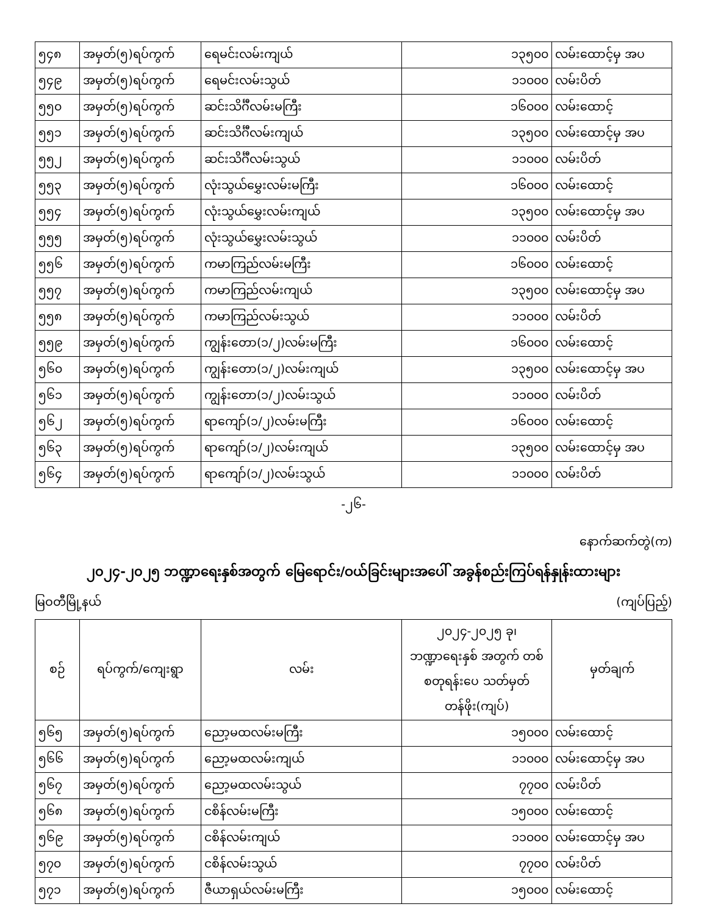| ၅၄၈ | အမှတ်(၅)ရပ်ကွက် | ရေမင်းလမ်းကျယ် | ၁၃၅၀၀ | လမ်းထောင့်မှ အပ |
| ၅၄၉ | အမှတ်(၅)ရပ်ကွက် | ရေမင်းလမ်းသွယ် | ၁၁၀၀၀ | လမ်းပိတ် |
| ၅၅၀ | အမှတ်(၅)ရပ်ကွက် | ဆင်းသိင်္ဂီလမ်းမကြီး | ၁၆၀၀၀ | လမ်းထောင့် |
| ၅၅၁ | အမှတ်(၅)ရပ်ကွက် | ဆင်းသိင်္ဂီလမ်းကျယ် | ၁၃၅၀၀ | လမ်းထောင့်မှ အပ |
| ၅၅၂ | အမှတ်(၅)ရပ်ကွက် | ဆင်းသိင်္ဂီလမ်းသွယ် | ၁၁၀၀၀ | လမ်းပိတ် |
| ၅၅၃ | အမှတ်(၅)ရပ်ကွက် | လုံးသွယ်မွှေးလမ်းမကြီး | ၁၆၀၀၀ | လမ်းထောင့် |
| ၅၅၄ | အမှတ်(၅)ရပ်ကွက် | လုံးသွယ်မွှေးလမ်းကျယ် | ၁၃၅၀၀ | လမ်းထောင့်မှ အပ |
| ၅၅၅ | အမှတ်(၅)ရပ်ကွက် | လုံးသွယ်မွှေးလမ်းသွယ် | ၁၁၀၀၀ | လမ်းပိတ် |
| ၅၅၆ | အမှတ်(၅)ရပ်ကွက် | ကမာကြည်လမ်းမကြီး | ၁၆၀၀၀ | လမ်းထောင့် |
| ၅၅၇ | အမှတ်(၅)ရပ်ကွက် | ကမာကြည်လမ်းကျယ် | ၁၃၅၀၀ | လမ်းထောင့်မှ အပ |
| ၅၅၈ | အမှတ်(၅)ရပ်ကွက် | ကမာကြည်လမ်းသွယ် | ၁၁၀၀၀ | လမ်းပိတ် |
| ၅၅၉ | အမှတ်(၅)ရပ်ကွက် | ကျွန်းတော(၁/၂)လမ်းမကြီး | ၁၆၀၀၀ | လမ်းထောင့် |
| ၅၆၀ | အမှတ်(၅)ရပ်ကွက် | ကျွန်းတော(၁/၂)လမ်းကျယ် | ၁၃၅၀၀ | လမ်းထောင့်မှ အပ |
| ၅၆၁ | အမှတ်(၅)ရပ်ကွက် | ကျွန်းတော(၁/၂)လမ်းသွယ် | ၁၁၀၀၀ | လမ်းပိတ် |
| ၅၆၂ | အမှတ်(၅)ရပ်ကွက် | ရာကျော်(၁/၂)လမ်းမကြီး | ၁၆၀၀၀ | လမ်းထောင့် |
| ၅၆၃ | အမှတ်(၅)ရပ်ကွက် | ရာကျော်(၁/၂)လမ်းကျယ် | ၁၃၅၀၀ | လမ်းထောင့်မှ အပ |
| ၅၆၄ | အမှတ်(၅)ရပ်ကွက် | ရာကျော်(၁/၂)လမ်းသွယ် | ၁၁၀၀၀ | လမ်းပိတ် |
-၂၆-
နောက်ဆက်တွဲ(က)
၂၀၂၄-၂၀၂၅ ဘဏ္ဍာရေးနှစ်အတွက် မြေရောင်း/ဝယ်ခြင်းများအပေါ် အခွန်စည်းကြပ်ရန်နှုန်းထားများ
မြဝတီမြို့နယ် (ကျပ်ပြည့်)
| စဉ် | ရပ်ကွက်/ကျေးရွာ | လမ်း | ၂၀၂၄-၂၀၂၅ ခု၊ ဘဏ္ဍာရေးနှစ် အတွက် တစ်စတုရန်းပေ သတ်မှတ်တန်ဖိုး(ကျပ်) | မှတ်ချက် |
| --- | --- | --- | --- | --- |
| ၅၆၅ | အမှတ်(၅)ရပ်ကွက် | ညော့မထလမ်းမကြီး | ၁၅၀၀၀ | လမ်းထောင့် |
| ၅၆၆ | အမှတ်(၅)ရပ်ကွက် | ညော့မထလမ်းကျယ် | ၁၁၀၀၀ | လမ်းထောင့်မှ အပ |
| ၅၆၇ | အမှတ်(၅)ရပ်ကွက် | ညော့မထလမ်းသွယ် | ၇၇၀၀ | လမ်းပိတ် |
| ၅၆၈ | အမှတ်(၅)ရပ်ကွက် | ငစိန်လမ်းမကြီး | ၁၅၀၀၀ | လမ်းထောင့် |
| ၅၆၉ | အမှတ်(၅)ရပ်ကွက် | ငစိန်လမ်းကျယ် | ၁၁၀၀၀ | လမ်းထောင့်မှ အပ |
| ၅၇၀ | အမှတ်(၅)ရပ်ကွက် | ငစိန်လမ်းသွယ် | ၇၇၀၀ | လမ်းပိတ် |
| ၅၇၁ | အမှတ်(၅)ရပ်ကွက် | ဇီယာရှယ်လမ်းမကြီး | ၁၅၀၀၀ | လမ်းထောင့် |